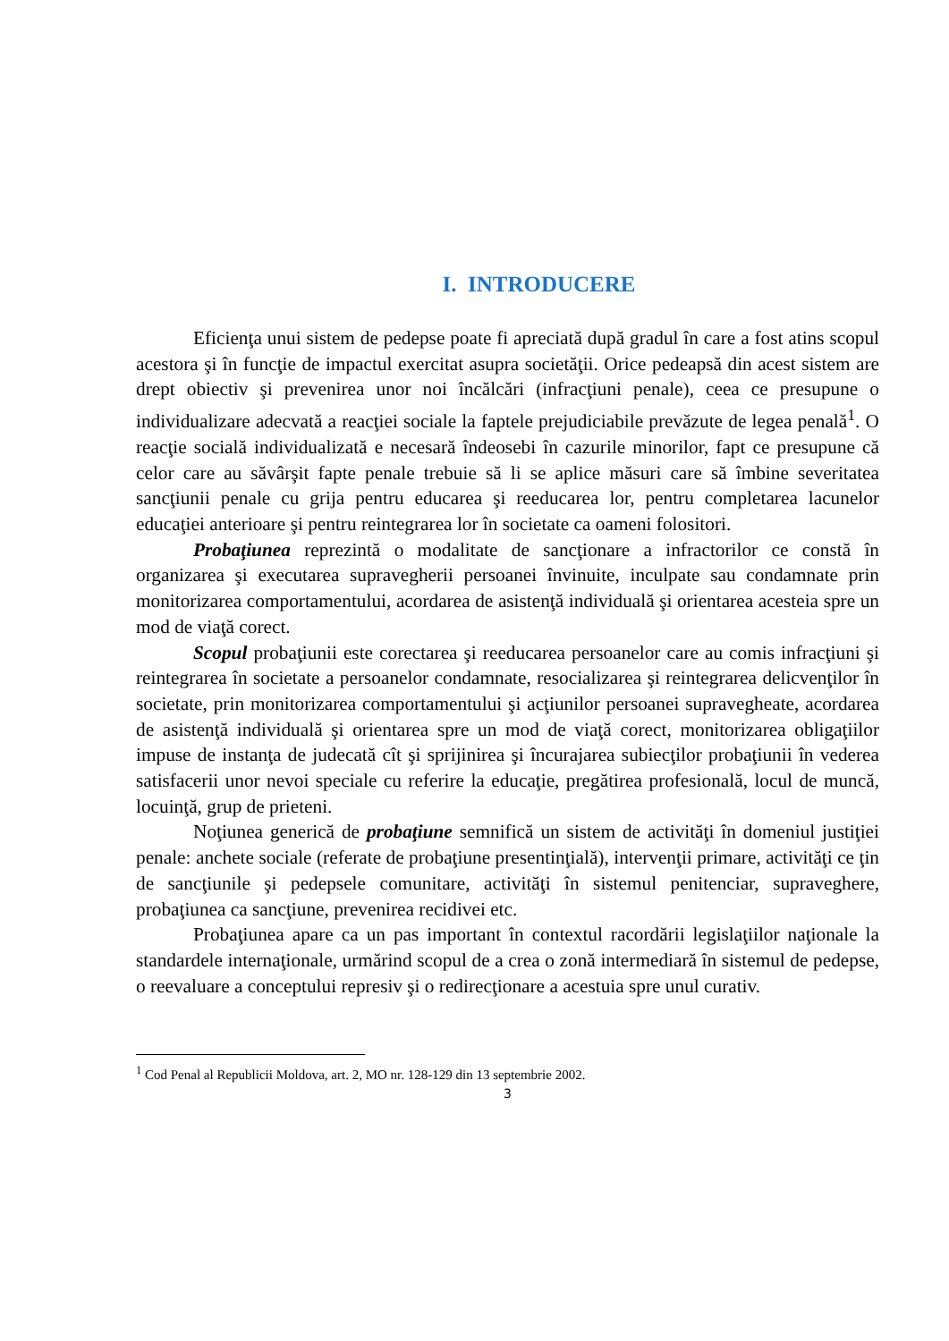I. INTRODUCERE
Eficienţa unui sistem de pedepse poate fi apreciată după gradul în care a fost atins scopul acestora şi în funcţie de impactul exercitat asupra societăţii. Orice pedeapsă din acest sistem are drept obiectiv şi prevenirea unor noi încălcări (infracţiuni penale), ceea ce presupune o individualizare adecvată a reacţiei sociale la faptele prejudiciabile prevăzute de legea penală<sup>1</sup>. O reacţie socială individualizată e necesară îndeosebi în cazurile minorilor, fapt ce presupune că celor care au săvârşit fapte penale trebuie să li se aplice măsuri care să îmbine severitatea sancţiunii penale cu grija pentru educarea şi reeducarea lor, pentru completarea lacunelor educaţiei anterioare şi pentru reintegrarea lor în societate ca oameni folositori.
Probaţiunea reprezintă o modalitate de sancţionare a infractorilor ce constă în organizarea şi executarea supravegherii persoanei învinuite, inculpate sau condamnate prin monitorizarea comportamentului, acordarea de asistenţă individuală şi orientarea acesteia spre un mod de viaţă corect.
Scopul probaţiunii este corectarea şi reeducarea persoanelor care au comis infracţiuni şi reintegrarea în societate a persoanelor condamnate, resocializarea şi reintegrarea delicvenţilor în societate, prin monitorizarea comportamentului şi acţiunilor persoanei supravegheate, acordarea de asistenţă individuală şi orientarea spre un mod de viaţă corect, monitorizarea obligaţiilor impuse de instanţa de judecată cît şi sprijinirea şi încurajarea subiecţilor probaţiunii în vederea satisfacerii unor nevoi speciale cu referire la educaţie, pregătirea profesională, locul de muncă, locuinţă, grup de prieteni.
Noţiunea generică de probaţiune semnifică un sistem de activităţi în domeniul justiţiei penale: anchete sociale (referate de probaţiune presentinţială), intervenţii primare, activităţi ce ţin de sancţiunile şi pedepsele comunitare, activităţi în sistemul penitenciar, supraveghere, probaţiunea ca sancţiune, prevenirea recidivei etc.
Probaţiunea apare ca un pas important în contextul racordării legislaţiilor naţionale la standardele internaţionale, urmărind scopul de a crea o zonă intermediară în sistemul de pedepse, o reevaluare a conceptului represiv şi o redirecţionare a acestuia spre unul curativ.
<sup>1</sup> Cod Penal al Republicii Moldova, art. 2, MO nr. 128-129 din 13 septembrie 2002.
3